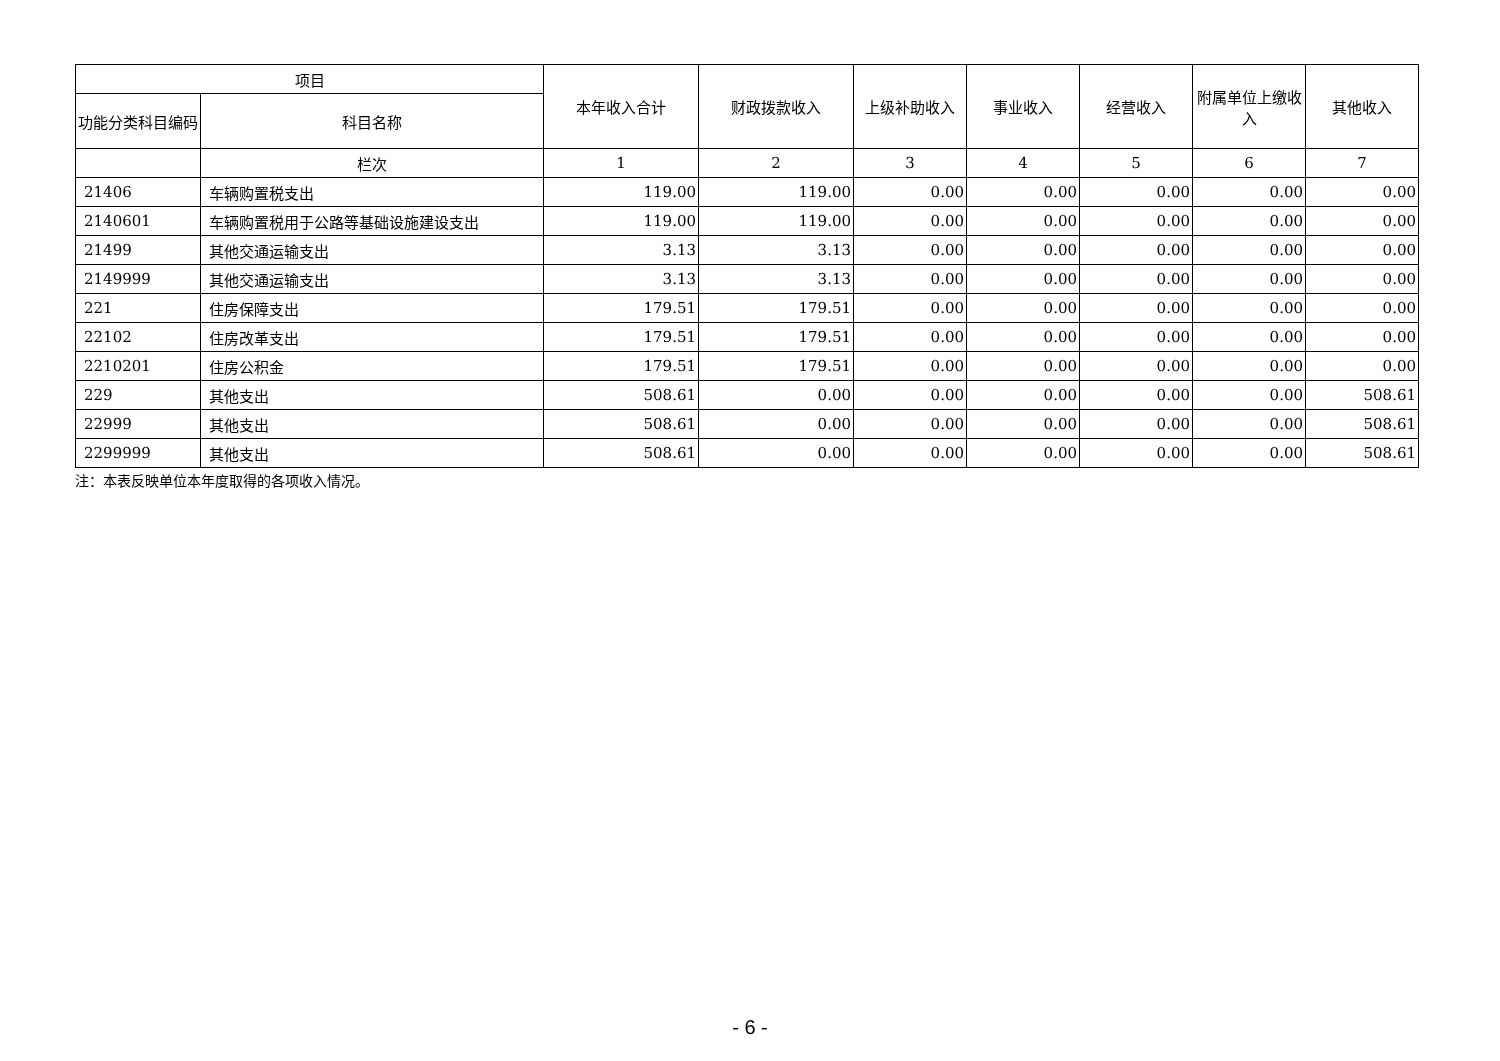| 项目 | | 本年收入合计 | 财政拨款收入 | 上级补助收入 | 事业收入 | 经营收入 | 附属单位上缴收入 | 其他收入 |
| --- | --- | --- | --- | --- | --- | --- | --- | --- |
| 功能分类科目编码 | 科目名称 | | | | | | | |
| | 栏次 | 1 | 2 | 3 | 4 | 5 | 6 | 7 |
| 21406 | 车辆购置税支出 | 119.00 | 119.00 | 0.00 | 0.00 | 0.00 | 0.00 | 0.00 |
| 2140601 | 车辆购置税用于公路等基础设施建设支出 | 119.00 | 119.00 | 0.00 | 0.00 | 0.00 | 0.00 | 0.00 |
| 21499 | 其他交通运输支出 | 3.13 | 3.13 | 0.00 | 0.00 | 0.00 | 0.00 | 0.00 |
| 2149999 | 其他交通运输支出 | 3.13 | 3.13 | 0.00 | 0.00 | 0.00 | 0.00 | 0.00 |
| 221 | 住房保障支出 | 179.51 | 179.51 | 0.00 | 0.00 | 0.00 | 0.00 | 0.00 |
| 22102 | 住房改革支出 | 179.51 | 179.51 | 0.00 | 0.00 | 0.00 | 0.00 | 0.00 |
| 2210201 | 住房公积金 | 179.51 | 179.51 | 0.00 | 0.00 | 0.00 | 0.00 | 0.00 |
| 229 | 其他支出 | 508.61 | 0.00 | 0.00 | 0.00 | 0.00 | 0.00 | 508.61 |
| 22999 | 其他支出 | 508.61 | 0.00 | 0.00 | 0.00 | 0.00 | 0.00 | 508.61 |
| 2299999 | 其他支出 | 508.61 | 0.00 | 0.00 | 0.00 | 0.00 | 0.00 | 508.61 |
注：本表反映单位本年度取得的各项收入情况。
- 6 -